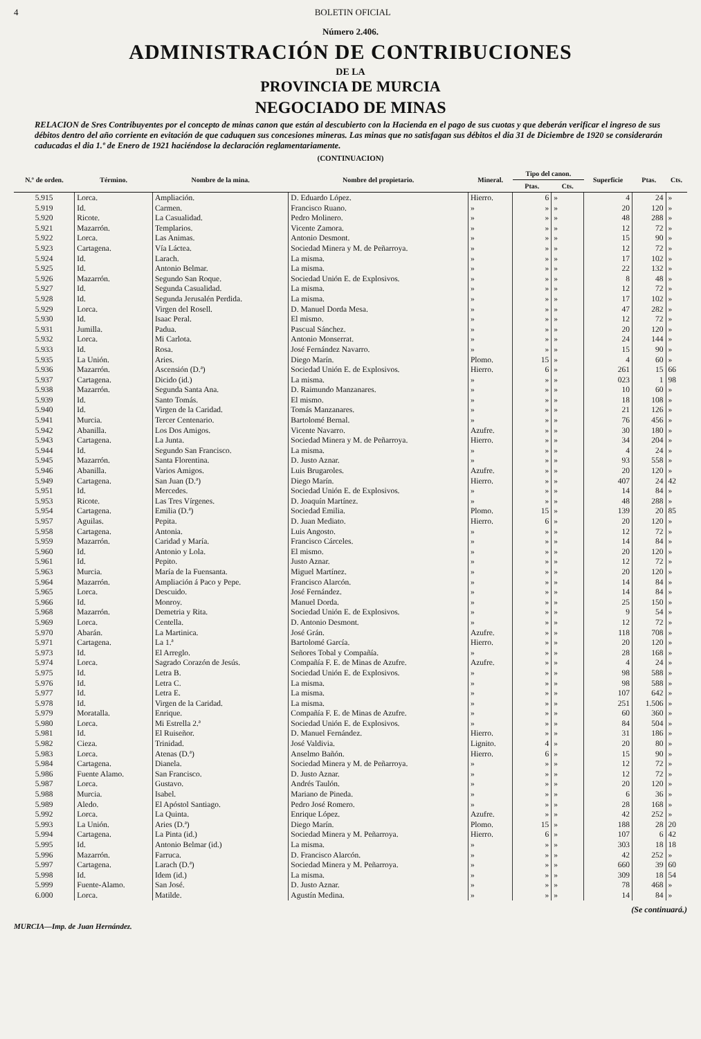4 BOLETIN OFICIAL
Número 2.406.
ADMINISTRACIÓN DE CONTRIBUCIONES
DE LA
PROVINCIA DE MURCIA
NEGOCIADO DE MINAS
RELACION de Sres Contribuyentes por el concepto de minas canon que están al descubierto con la Hacienda en el pago de sus cuotas y que deberán verificar el ingreso de sus débitos dentro del año corriente en evitación de que caduquen sus concesiones mineras. Las minas que no satisfagan sus débitos el dia 31 de Diciembre de 1920 se considerarán caducadas el dia 1.º de Enero de 1921 haciéndose la declaración reglamentariamente.
(CONTINUACION)
| N.º de orden. | Término. | Nombre de la mina. | Nombre del propietario. | Mineral. | Tipo del canon. | | Superficie | Ptas. | Cts. |
| --- | --- | --- | --- | --- | --- | --- | --- | --- | --- |
| | | | | | Ptas. | Cts. | | | |
| 5.915 | Lorca. | Ampliación. | D. Eduardo López. | Hierro. | 6 | » | 4 | 24 | » |
| 5.919 | Id. | Carmen. | Francisco Ruano. | » | » | » | 20 | 120 | » |
| 5.920 | Ricote. | La Casualidad. | Pedro Molinero. | » | » | » | 48 | 288 | » |
| 5.921 | Mazarrón. | Templarios. | Vicente Zamora. | » | » | » | 12 | 72 | » |
| 5.922 | Lorca. | Las Animas. | Antonio Desmont. | » | » | » | 15 | 90 | » |
| 5.923 | Cartagena. | Vía Láctea. | Sociedad Minera y M. de Peñarroya. | » | » | » | 12 | 72 | » |
| 5.924 | Id. | Larach. | La misma. | » | » | » | 17 | 102 | » |
| 5.925 | Id. | Antonio Belmar. | La misma. | » | » | » | 22 | 132 | » |
| 5.926 | Mazarrón. | Segundo San Roque. | Sociedad Unión E. de Explosivos. | » | » | » | 8 | 48 | » |
| 5.927 | Id. | Segunda Casualidad. | La misma. | » | » | » | 12 | 72 | » |
| 5.928 | Id. | Segunda Jerusalén Perdida. | La misma. | » | » | » | 17 | 102 | » |
| 5.929 | Lorca. | Virgen del Rosell. | D. Manuel Dorda Mesa. | » | » | » | 47 | 282 | » |
| 5.930 | Id. | Isaac Peral. | El mismo. | » | » | » | 12 | 72 | » |
| 5.931 | Jumilla. | Padua. | Pascual Sánchez. | » | » | » | 20 | 120 | » |
| 5.932 | Lorca. | Mi Carlota. | Antonio Monserrat. | » | » | » | 24 | 144 | » |
| 5.933 | Id. | Rosa. | José Fernández Navarro. | » | » | » | 15 | 90 | » |
| 5.935 | La Unión. | Aries. | Diego Marín. | Plomo. | 15 | » | 4 | 60 | » |
| 5.936 | Mazarrón. | Ascensión (D.ª) | Sociedad Unión E. de Explosivos. | Hierro. | 6 | » | 261 | 15 | 66 |
| 5.937 | Cartagena. | Dicido (id.) | La misma. | » | » | » | 023 | 1 | 98 |
| 5.938 | Mazarrón. | Segunda Santa Ana. | D. Raimundo Manzanares. | » | » | » | 10 | 60 | » |
| 5.939 | Id. | Santo Tomás. | El mismo. | » | » | » | 18 | 108 | » |
| 5.940 | Id. | Virgen de la Caridad. | Tomás Manzanares. | » | » | » | 21 | 126 | » |
| 5.941 | Murcia. | Tercer Centenario. | Bartolomé Bernal. | » | » | » | 76 | 456 | » |
| 5.942 | Abanilla. | Los Dos Amigos. | Vicente Navarro. | Azufre. | » | » | 30 | 180 | » |
| 5.943 | Cartagena. | La Junta. | Sociedad Minera y M. de Peñarroya. | Hierro. | » | » | 34 | 204 | » |
| 5.944 | Id. | Segundo San Francisco. | La misma. | » | » | » | 4 | 24 | » |
| 5.945 | Mazarrón. | Santa Florentina. | D. Justo Aznar. | » | » | » | 93 | 558 | » |
| 5.946 | Abanilla. | Varios Amigos. | Luis Brugaroles. | Azufre. | » | » | 20 | 120 | » |
| 5.949 | Cartagena. | San Juan (D.ª) | Diego Marín. | Hierro. | » | » | 407 | 24 | 42 |
| 5.951 | Id. | Mercedes. | Sociedad Unión E. de Explosivos. | » | » | » | 14 | 84 | » |
| 5.953 | Ricote. | Las Tres Vírgenes. | D. Joaquín Martínez. | » | » | » | 48 | 288 | » |
| 5.954 | Cartagena. | Emilia (D.ª) | Sociedad Emilia. | Plomo. | 15 | » | 139 | 20 | 85 |
| 5.957 | Aguilas. | Pepita. | D. Juan Mediato. | Hierro. | 6 | » | 20 | 120 | » |
| 5.958 | Cartagena. | Antonia. | Luis Angosto. | » | » | » | 12 | 72 | » |
| 5.959 | Mazarrón. | Caridad y María. | Francisco Cárceles. | » | » | » | 14 | 84 | » |
| 5.960 | Id. | Antonio y Lola. | El mismo. | » | » | » | 20 | 120 | » |
| 5.961 | Id. | Pepito. | Justo Aznar. | » | » | » | 12 | 72 | » |
| 5.963 | Murcia. | María de la Fuensanta. | Miguel Martínez. | » | » | » | 20 | 120 | » |
| 5.964 | Mazarrón. | Ampliación á Paco y Pepe. | Francisco Alarcón. | » | » | » | 14 | 84 | » |
| 5.965 | Lorca. | Descuido. | José Fernández. | » | » | » | 14 | 84 | » |
| 5.966 | Id. | Monroy. | Manuel Dorda. | » | » | » | 25 | 150 | » |
| 5.968 | Mazarrón. | Demetria y Rita. | Sociedad Unión E. de Explosivos. | » | » | » | 9 | 54 | » |
| 5.969 | Lorca. | Centella. | D. Antonio Desmont. | » | » | » | 12 | 72 | » |
| 5.970 | Abarán. | La Martinica. | José Grán. | Azufre. | » | » | 118 | 708 | » |
| 5.971 | Cartagena. | La 1.ª | Bartolomé García. | Hierro. | » | » | 20 | 120 | » |
| 5.973 | Id. | El Arreglo. | Señores Tobal y Compañía. | » | » | » | 28 | 168 | » |
| 5.974 | Lorca. | Sagrado Corazón de Jesús. | Compañía F. E. de Minas de Azufre. | Azufre. | » | » | 4 | 24 | » |
| 5.975 | Id. | Letra B. | Sociedad Unión E. de Explosivos. | » | » | » | 98 | 588 | » |
| 5.976 | Id. | Letra C. | La misma. | » | » | » | 98 | 588 | » |
| 5.977 | Id. | Letra E. | La misma. | » | » | » | 107 | 642 | » |
| 5.978 | Id. | Virgen de la Caridad. | La misma. | » | » | » | 251 | 1.506 | » |
| 5.979 | Moratalla. | Enrique. | Compañía F. E. de Minas de Azufre. | » | » | » | 60 | 360 | » |
| 5.980 | Lorca. | Mi Estrella 2.ª | Sociedad Unión E. de Explosivos. | » | » | » | 84 | 504 | » |
| 5.981 | Id. | El Ruiseñor. | D. Manuel Fernández. | Hierro. | » | » | 31 | 186 | » |
| 5.982 | Cieza. | Trinidad. | José Valdivia. | Lignito. | 4 | » | 20 | 80 | » |
| 5.983 | Lorca. | Atenas (D.ª) | Anselmo Bañón. | Hierro. | 6 | » | 15 | 90 | » |
| 5.984 | Cartagena. | Dianela. | Sociedad Minera y M. de Peñarroya. | » | » | » | 12 | 72 | » |
| 5.986 | Fuente Alamo. | San Francisco. | D. Justo Aznar. | » | » | » | 12 | 72 | » |
| 5.987 | Lorca. | Gustavo. | Andrés Taulón. | » | » | » | 20 | 120 | » |
| 5.988 | Murcia. | Isabel. | Mariano de Pineda. | » | » | » | 6 | 36 | » |
| 5.989 | Aledo. | El Apóstol Santiago. | Pedro José Romero. | » | » | » | 28 | 168 | » |
| 5.992 | Lorca. | La Quinta. | Enrique López. | Azufre. | » | » | 42 | 252 | » |
| 5.993 | La Unión. | Aries (D.ª) | Diego Marín. | Plomo. | 15 | » | 188 | 28 | 20 |
| 5.994 | Cartagena. | La Pinta (id.) | Sociedad Minera y M. Peñarroya. | Hierro. | 6 | » | 107 | 6 | 42 |
| 5.995 | Id. | Antonio Belmar (id.) | La misma. | » | » | » | 303 | 18 | 18 |
| 5.996 | Mazarrón. | Farruca. | D. Francisco Alarcón. | » | » | » | 42 | 252 | » |
| 5.997 | Cartagena. | Larach (D.ª) | Sociedad Minera y M. Peñarroya. | » | » | » | 660 | 39 | 60 |
| 5.998 | Id. | Idem (id.) | La misma. | » | » | » | 309 | 18 | 54 |
| 5.999 | Fuente-Alamo. | San José. | D. Justo Aznar. | » | » | » | 78 | 468 | » |
| 6.000 | Lorca. | Matilde. | Agustín Medina. | » | » | » | 14 | 84 | » |
(Se continuará.)
MURCIA—Imp. de Juan Hernández.